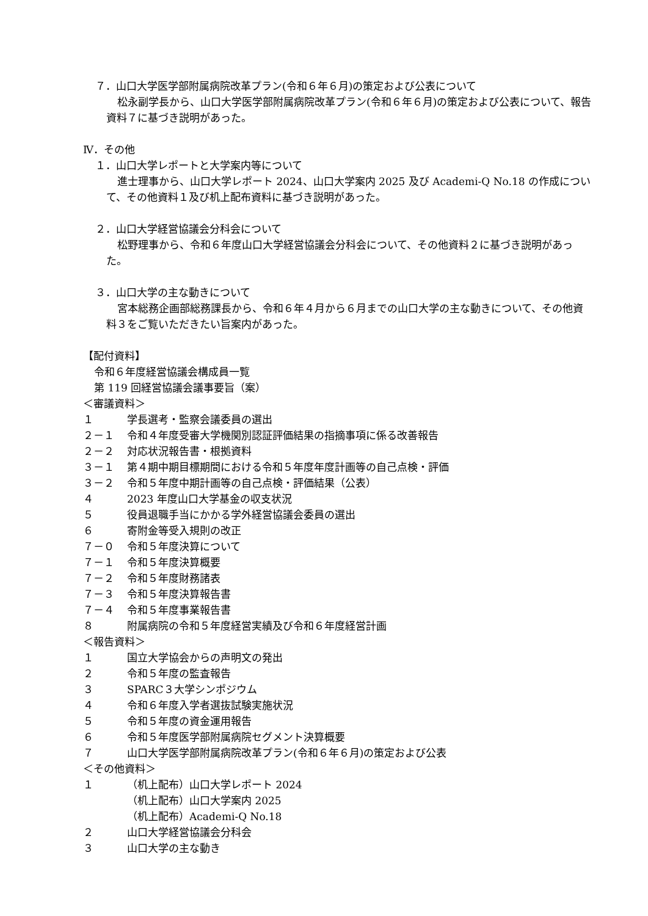７．山口大学医学部附属病院改革プラン(令和６年６月)の策定および公表について
松永副学長から、山口大学医学部附属病院改革プラン(令和６年６月)の策定および公表について、報告資料７に基づき説明があった。
Ⅳ．その他
１．山口大学レポートと大学案内等について
進士理事から、山口大学レポート 2024、山口大学案内 2025 及び Academi-Q No.18 の作成について、その他資料１及び机上配布資料に基づき説明があった。
２．山口大学経営協議会分科会について
松野理事から、令和６年度山口大学経営協議会分科会について、その他資料２に基づき説明があった。
３．山口大学の主な動きについて
宮本総務企画部総務課長から、令和６年４月から６月までの山口大学の主な動きについて、その他資料３をご覧いただきたい旨案内があった。
【配付資料】
令和６年度経営協議会構成員一覧
第 119 回経営協議会議事要旨（案）
＜審議資料＞
１ 学長選考・監察会議委員の選出
２－１ 令和４年度受審大学機関別認証評価結果の指摘事項に係る改善報告
２－２ 対応状況報告書・根拠資料
３－１ 第４期中期目標期間における令和５年度年度計画等の自己点検・評価
３－２ 令和５年度中期計画等の自己点検・評価結果（公表）
４ 2023 年度山口大学基金の収支状況
５ 役員退職手当にかかる学外経営協議会委員の選出
６ 寄附金等受入規則の改正
７－０ 令和５年度決算について
７－１ 令和５年度決算概要
７－２ 令和５年度財務諸表
７－３ 令和５年度決算報告書
７－４ 令和５年度事業報告書
８ 附属病院の令和５年度経営実績及び令和６年度経営計画
＜報告資料＞
１ 国立大学協会からの声明文の発出
２ 令和５年度の監査報告
３ SPARC３大学シンポジウム
４ 令和６年度入学者選抜試験実施状況
５ 令和５年度の資金運用報告
６ 令和５年度医学部附属病院セグメント決算概要
７ 山口大学医学部附属病院改革プラン(令和６年６月)の策定および公表
＜その他資料＞
１ （机上配布）山口大学レポート 2024
（机上配布）山口大学案内 2025
（机上配布）Academi-Q No.18
２ 山口大学経営協議会分科会
３ 山口大学の主な動き